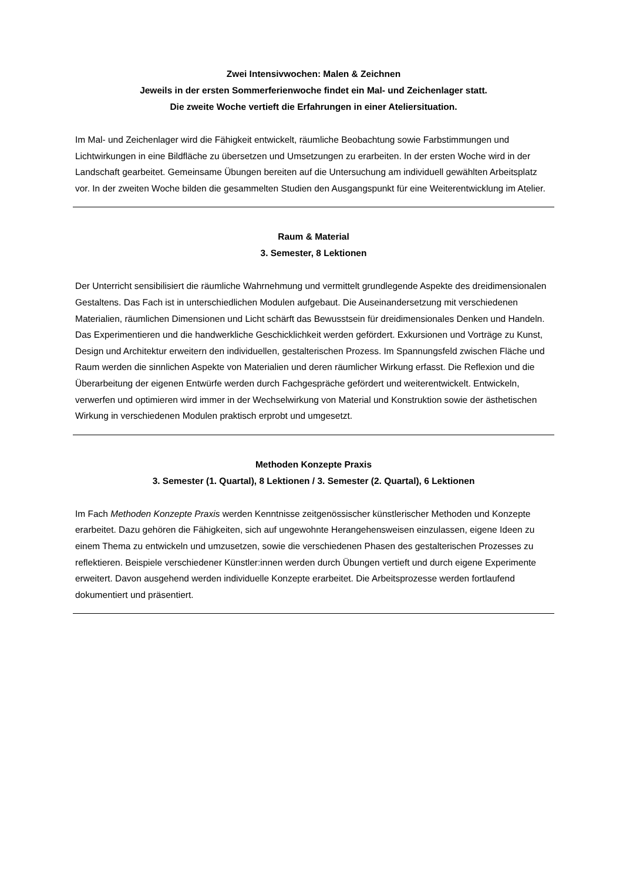Zwei Intensivwochen: Malen & Zeichnen
Jeweils in der ersten Sommerferienwoche findet ein Mal- und Zeichenlager statt.
Die zweite Woche vertieft die Erfahrungen in einer Ateliersituation.
Im Mal- und Zeichenlager wird die Fähigkeit entwickelt, räumliche Beobachtung sowie Farbstimmungen und Lichtwirkungen in eine Bildfläche zu übersetzen und Umsetzungen zu erarbeiten. In der ersten Woche wird in der Landschaft gearbeitet. Gemeinsame Übungen bereiten auf die Untersuchung am individuell gewählten Arbeitsplatz vor. In der zweiten Woche bilden die gesammelten Studien den Ausgangspunkt für eine Weiterentwicklung im Atelier.
Raum & Material
3. Semester, 8 Lektionen
Der Unterricht sensibilisiert die räumliche Wahrnehmung und vermittelt grundlegende Aspekte des dreidimensionalen Gestaltens. Das Fach ist in unterschiedlichen Modulen aufgebaut. Die Auseinandersetzung mit verschiedenen Materialien, räumlichen Dimensionen und Licht schärft das Bewusstsein für dreidimensionales Denken und Handeln. Das Experimentieren und die handwerkliche Geschicklichkeit werden gefördert. Exkursionen und Vorträge zu Kunst, Design und Architektur erweitern den individuellen, gestalterischen Prozess. Im Spannungsfeld zwischen Fläche und Raum werden die sinnlichen Aspekte von Materialien und deren räumlicher Wirkung erfasst. Die Reflexion und die Überarbeitung der eigenen Entwürfe werden durch Fachgespräche gefördert und weiterentwickelt. Entwickeln, verwerfen und optimieren wird immer in der Wechselwirkung von Material und Konstruktion sowie der ästhetischen Wirkung in verschiedenen Modulen praktisch erprobt und umgesetzt.
Methoden Konzepte Praxis
3. Semester (1. Quartal), 8 Lektionen / 3. Semester (2. Quartal), 6 Lektionen
Im Fach Methoden Konzepte Praxis werden Kenntnisse zeitgenössischer künstlerischer Methoden und Konzepte erarbeitet. Dazu gehören die Fähigkeiten, sich auf ungewohnte Herangehensweisen einzulassen, eigene Ideen zu einem Thema zu entwickeln und umzusetzen, sowie die verschiedenen Phasen des gestalterischen Prozesses zu reflektieren. Beispiele verschiedener Künstler:innen werden durch Übungen vertieft und durch eigene Experimente erweitert. Davon ausgehend werden individuelle Konzepte erarbeitet. Die Arbeitsprozesse werden fortlaufend dokumentiert und präsentiert.